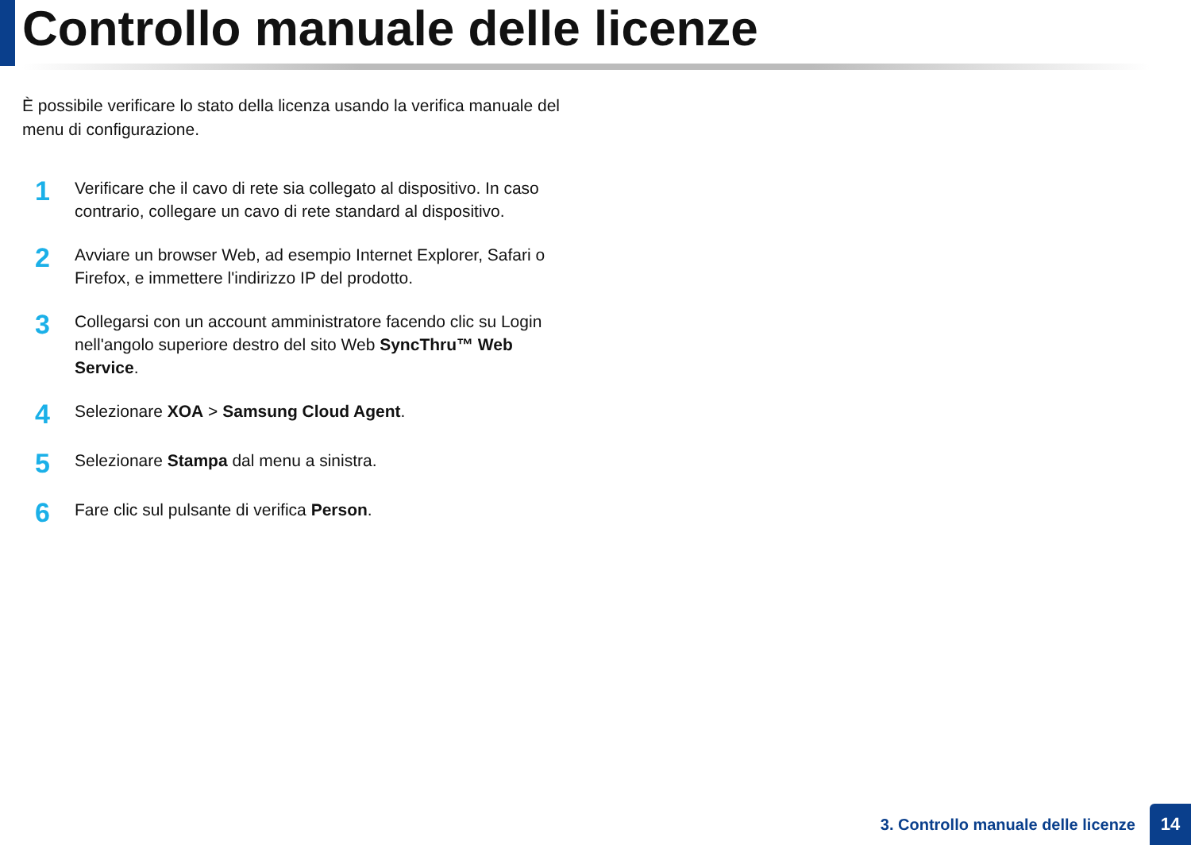Controllo manuale delle licenze
È possibile verificare lo stato della licenza usando la verifica manuale del menu di configurazione.
1
Verificare che il cavo di rete sia collegato al dispositivo. In caso contrario, collegare un cavo di rete standard al dispositivo.
2
Avviare un browser Web, ad esempio Internet Explorer, Safari o Firefox, e immettere l'indirizzo IP del prodotto.
3
Collegarsi con un account amministratore facendo clic su Login nell'angolo superiore destro del sito Web SyncThru™ Web Service.
4
Selezionare XOA > Samsung Cloud Agent.
5
Selezionare Stampa dal menu a sinistra.
6
Fare clic sul pulsante di verifica Person.
3. Controllo manuale delle licenze 14